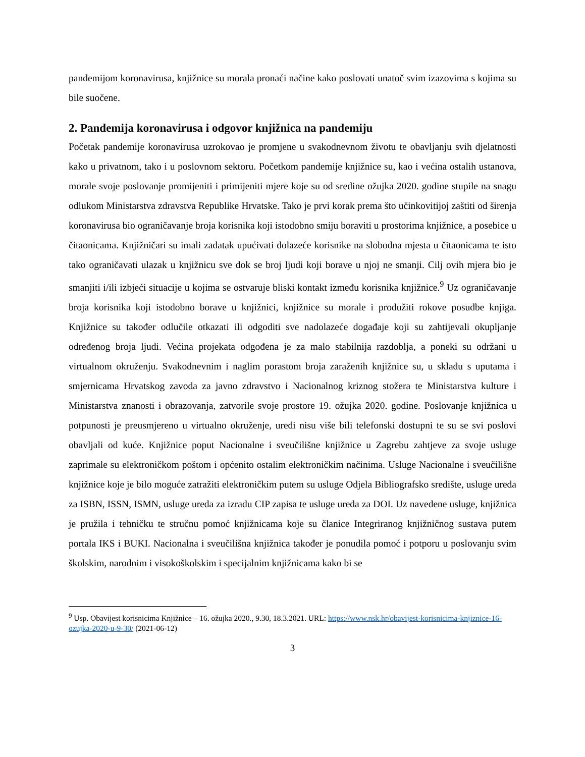pandemijom koronavirusa, knjižnice su morala pronaći načine kako poslovati unatoč svim izazovima s kojima su bile suočene.
2. Pandemija koronavirusa i odgovor knjižnica na pandemiju
Početak pandemije koronavirusa uzrokovao je promjene u svakodnevnom životu te obavljanju svih djelatnosti kako u privatnom, tako i u poslovnom sektoru. Početkom pandemije knjižnice su, kao i većina ostalih ustanova, morale svoje poslovanje promijeniti i primijeniti mjere koje su od sredine ožujka 2020. godine stupile na snagu odlukom Ministarstva zdravstva Republike Hrvatske. Tako je prvi korak prema što učinkovitijoj zaštiti od širenja koronavirusa bio ograničavanje broja korisnika koji istodobno smiju boraviti u prostorima knjižnice, a posebice u čitaonicama. Knjižničari su imali zadatak upućivati dolazeće korisnike na slobodna mjesta u čitaonicama te isto tako ograničavati ulazak u knjižnicu sve dok se broj ljudi koji borave u njoj ne smanji. Cilj ovih mjera bio je smanjiti i/ili izbjeći situacije u kojima se ostvaruje bliski kontakt između korisnika knjižnice.<sup>9</sup> Uz ograničavanje broja korisnika koji istodobno borave u knjižnici, knjižnice su morale i produžiti rokove posudbe knjiga. Knjižnice su također odlučile otkazati ili odgoditi sve nadolazeće događaje koji su zahtijevali okupljanje određenog broja ljudi. Većina projekata odgođena je za malo stabilnija razdoblja, a poneki su održani u virtualnom okruženju. Svakodnevnim i naglim porastom broja zaraženih knjižnice su, u skladu s uputama i smjernicama Hrvatskog zavoda za javno zdravstvo i Nacionalnog kriznog stožera te Ministarstva kulture i Ministarstva znanosti i obrazovanja, zatvorile svoje prostore 19. ožujka 2020. godine. Poslovanje knjižnica u potpunosti je preusmjereno u virtualno okruženje, uredi nisu više bili telefonski dostupni te su se svi poslovi obavljali od kuće. Knjižnice poput Nacionalne i sveučilišne knjižnice u Zagrebu zahtjeve za svoje usluge zaprimale su elektroničkom poštom i općenito ostalim elektroničkim načinima. Usluge Nacionalne i sveučilišne knjižnice koje je bilo moguće zatražiti elektroničkim putem su usluge Odjela Bibliografsko središte, usluge ureda za ISBN, ISSN, ISMN, usluge ureda za izradu CIP zapisa te usluge ureda za DOI. Uz navedene usluge, knjižnica je pružila i tehničku te stručnu pomoć knjižnicama koje su članice Integriranog knjižničnog sustava putem portala IKS i BUKI. Nacionalna i sveučilišna knjižnica također je ponudila pomoć i potporu u poslovanju svim školskim, narodnim i visokoškolskim i specijalnim knjižnicama kako bi se
<sup>9</sup> Usp. Obavijest korisnicima Knjižnice – 16. ožujka 2020., 9.30, 18.3.2021. URL: https://www.nsk.hr/obavijest-korisnicima-knjiznice-16-ozujka-2020-u-9-30/ (2021-06-12)
3